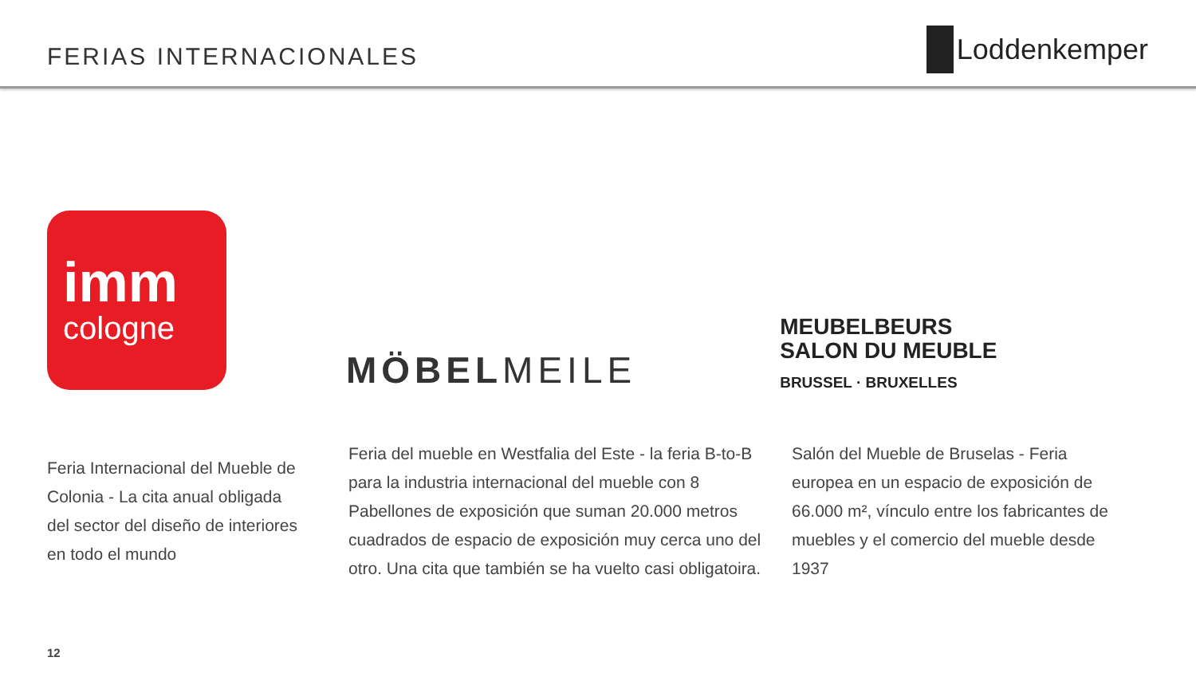FERIAS INTERNACIONALES
Loddenkemper
imm
cologne
MÖBELMEILE
MEUBELBEURS
SALON DU MEUBLE
BRUSSEL · BRUXELLES
Feria Internacional del Mueble de Colonia - La cita anual obligada del sector del diseño de interiores en todo el mundo
Feria del mueble en Westfalia del Este - la feria B-to-B para la industria internacional del mueble con 8 Pabellones de exposición que suman 20.000 metros cuadrados de espacio de exposición muy cerca uno del otro. Una cita que también se ha vuelto casi obligatoira.
Salón del Mueble de Bruselas - Feria europea en un espacio de exposición de 66.000 m², vínculo entre los fabricantes de muebles y el comercio del mueble desde 1937
12